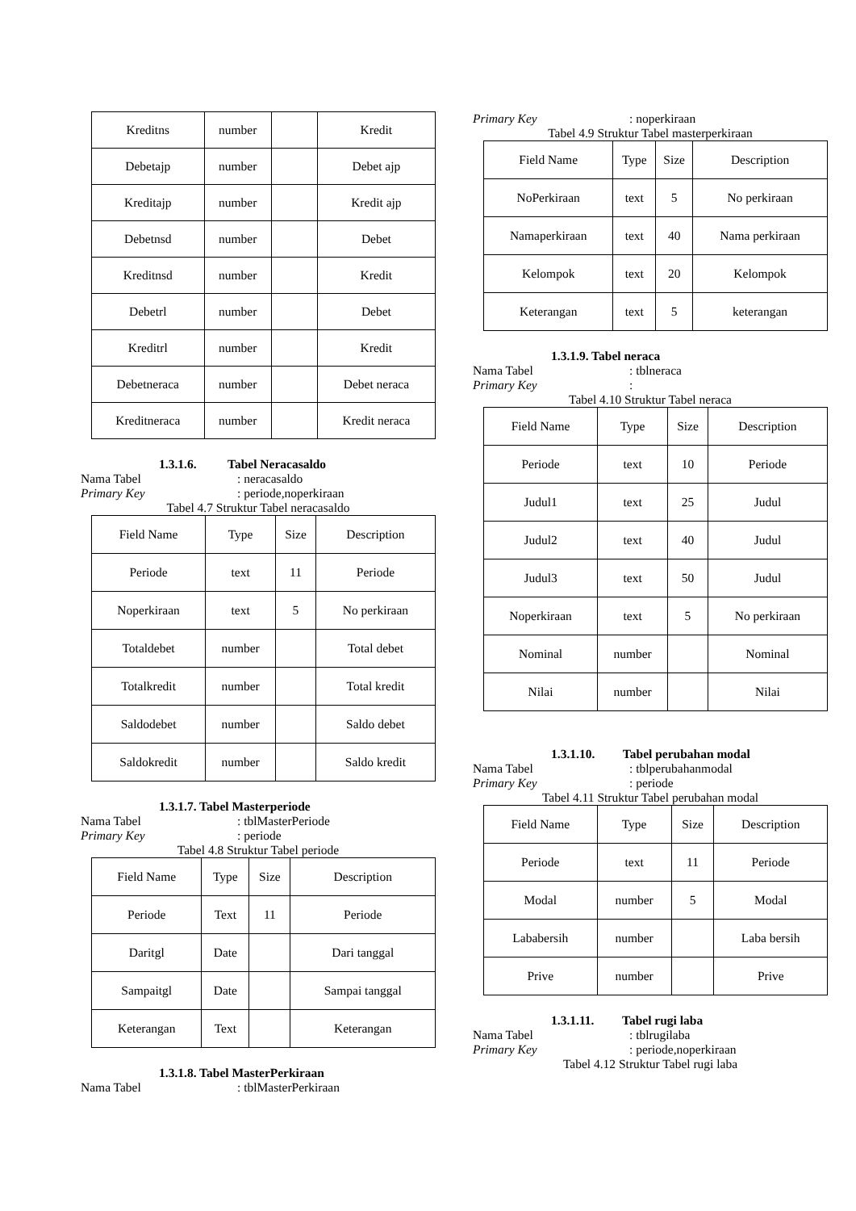| Kreditns | number | | Kredit |
| Debetajp | number | | Debet ajp |
| Kreditajp | number | | Kredit ajp |
| Debetnsd | number | | Debet |
| Kreditnsd | number | | Kredit |
| Debetrl | number | | Debet |
| Kreditrl | number | | Kredit |
| Debetneraca | number | | Debet neraca |
| Kreditneraca | number | | Kredit neraca |
1.3.1.6. Tabel Neracasaldo
Nama Tabel: neracasaldo
Primary Key: periode,noperkiraan
Tabel 4.7 Struktur Tabel neracasaldo
| Field Name | Type | Size | Description |
| Periode | text | 11 | Periode |
| Noperkiraan | text | 5 | No perkiraan |
| Totaldebet | number | | Total debet |
| Totalkredit | number | | Total kredit |
| Saldodebet | number | | Saldo debet |
| Saldokredit | number | | Saldo kredit |
1.3.1.7. Tabel Masterperiode
Nama Tabel: tblMasterPeriode
Primary Key: periode
Tabel 4.8 Struktur Tabel periode
| Field Name | Type | Size | Description |
| Periode | Text | 11 | Periode |
| Daritgl | Date | | Dari tanggal |
| Sampaitgl | Date | | Sampai tanggal |
| Keterangan | Text | | Keterangan |
1.3.1.8. Tabel MasterPerkiraan
Nama Tabel: tblMasterPerkiraan
Primary Key: noperkiraan
Tabel 4.9 Struktur Tabel masterperkiraan
| Field Name | Type | Size | Description |
| NoPerkiraan | text | 5 | No perkiraan |
| Namaperkiraan | text | 40 | Nama perkiraan |
| Kelompok | text | 20 | Kelompok |
| Keterangan | text | 5 | keterangan |
1.3.1.9. Tabel neraca
Nama Tabel: tblneraca
Primary Key:
Tabel 4.10 Struktur Tabel neraca
| Field Name | Type | Size | Description |
| Periode | text | 10 | Periode |
| Judul1 | text | 25 | Judul |
| Judul2 | text | 40 | Judul |
| Judul3 | text | 50 | Judul |
| Noperkiraan | text | 5 | No perkiraan |
| Nominal | number | | Nominal |
| Nilai | number | | Nilai |
1.3.1.10. Tabel perubahan modal
Nama Tabel: tblperubahanmodal
Primary Key: periode
Tabel 4.11 Struktur Tabel perubahan modal
| Field Name | Type | Size | Description |
| Periode | text | 11 | Periode |
| Modal | number | 5 | Modal |
| Lababersih | number | | Laba bersih |
| Prive | number | | Prive |
1.3.1.11. Tabel rugi laba
Nama Tabel: tblrugilaba
Primary Key: periode,noperkiraan
Tabel 4.12 Struktur Tabel rugi laba